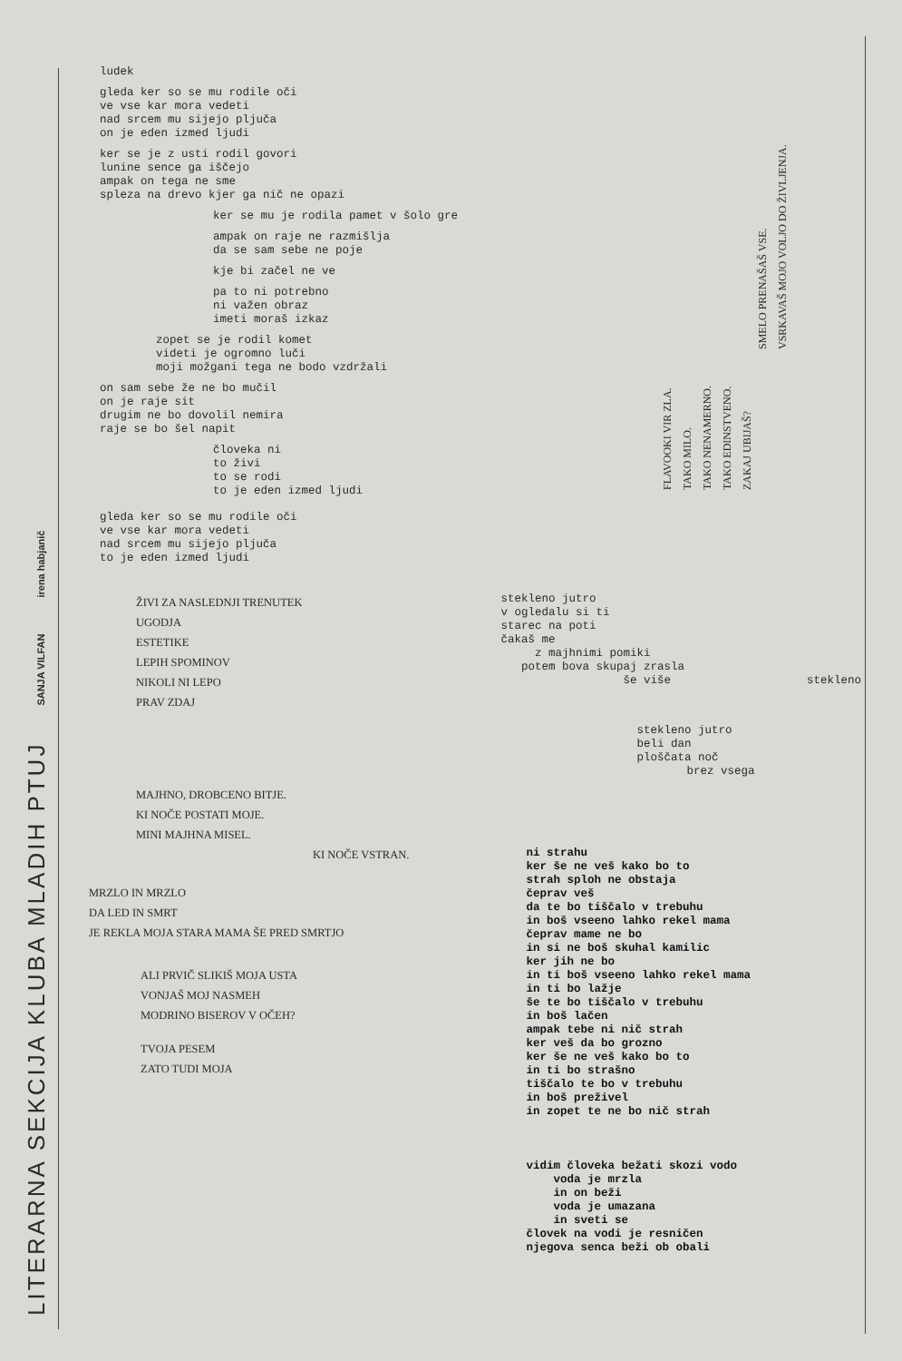LITERARNA SEKCIJA KLUBA MLADIH PTUJ SANJA VILFAN irena habjanič
ludek
gleda ker so se mu rodile oči ve vse kar mora vedeti nad srcem mu sijejo pljuča on je eden izmed ljudi
ker se je z usti rodil govori lunine sence ga iščejo ampak on tega ne sme spleza na drevo kjer ga nič ne opazi
ker se mu je rodila pamet v šolo gre
ampak on raje ne razmišlja da se sam sebe ne poje
kje bi začel ne ve
pa to ni potrebno ni važen obraz imeti moraš izkaz
zopet se je rodil komet videti je ogromno luči moji možgani tega ne bodo vzdržali
on sam sebe že ne bo mučil on je raje sit drugim ne bo dovolil nemira raje se bo šel napit
človeka ni to živi to se rodi to je eden izmed ljudi
gleda ker so se mu rodile oči ve vse kar mora vedeti nad srcem mu sijejo pljuča to je eden izmed ljudi
ŽIVI ZA NASLEDNJI TRENUTEK UGODJA ESTETIKE LEPIH SPOMINOV NIKOLI NI LEPO PRAV ZDAJ
MAJHNO, DROBCENO BITJE. KI NOČE POSTATI MOJE. MINI MAJHNA MISEL.
KI NOČE VSTRAN.
MRZLO IN MRZLO DA LED IN SMRT JE REKLA MOJA STARA MAMA ŠE PRED SMRTJO
ALI PRVIČ SLIKIŠ MOJA USTA VONJAŠ MOJ NASMEH MODRINO BISEROV V OČEH?
TVOJA PESEM ZATO TUDI MOJA
stekleno jutro v ogledalu si ti starec na poti čakaš me z majhnimi pomiki potem bova skupaj zrasla še više stekleno
stekleno jutro beli dan ploščata noč
brez vsega
ni strahu ker še ne veš kako bo to strah sploh ne obstaja čeprav veš da te bo tiščalo v trebuhu in boš vseeno lahko rekel mama čeprav mame ne bo in si ne boš skuhal kamilic ker jih ne bo in ti boš vseeno lahko rekel mama in ti bo lažje še te bo tiščalo v trebuhu in boš lačen ampak tebe ni nič strah ker veš da bo grozno ker še ne veš kako bo to in ti bo strašno tiščalo te bo v trebuhu in boš preživel in zopet te ne bo nič strah
vidim človeka bežati skozi vodo voda je mrzla in on beži voda je umazana in sveti se človek na vodi je resničen njegova senca beži ob obali
FLAVOOKI VIR ZLA. TAKO MILO. TAKO NENAMERNO. TAKO EDINSTVENO. ZAKAJ UBIJAŠ?
SMELO PRENAŠAŠ VSE. VSRKAVAŠ MOJO VOLJO DO ŽIVLJENJA.